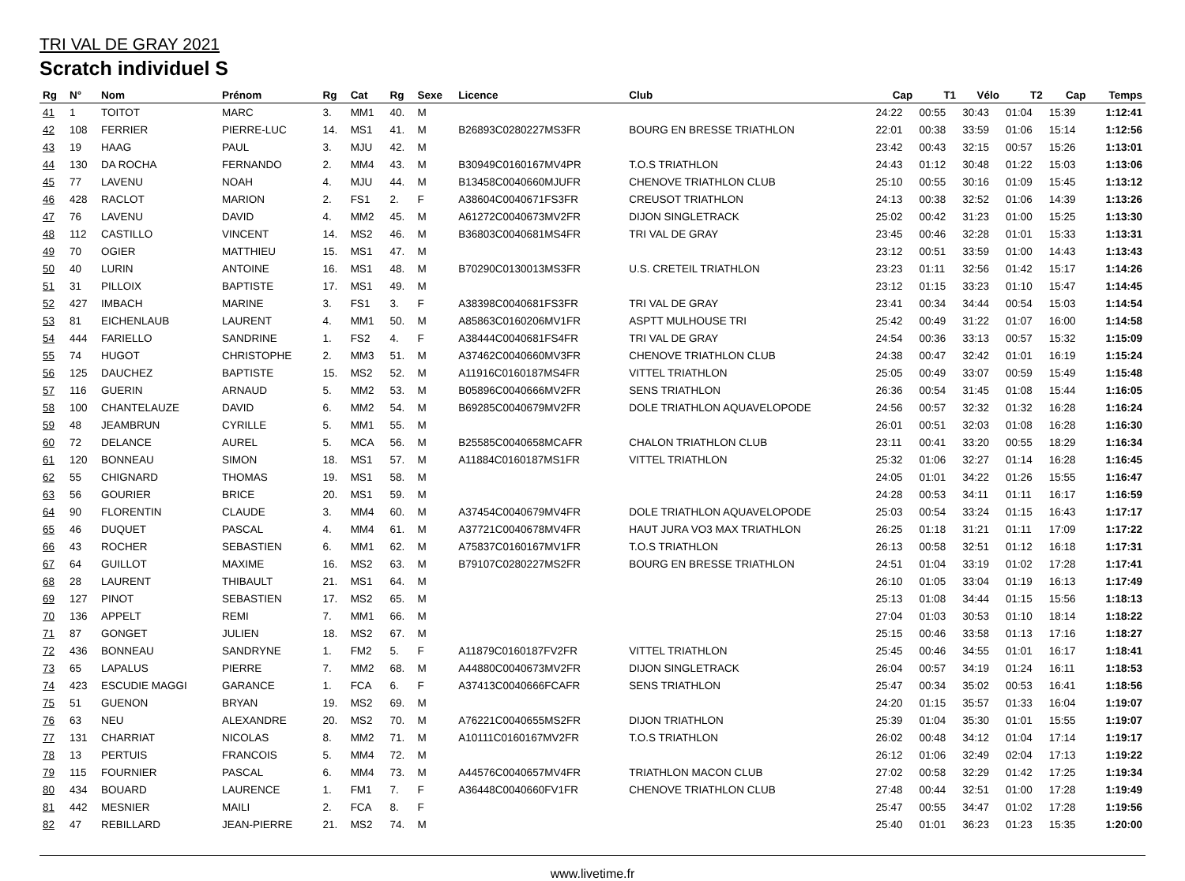TRI VAL DE GRAY 2021
Scratch individuel S
| Rg | N° | Nom | Prénom | Rg | Cat | Rg | Sexe | Licence | Club | Cap | T1 | Vélo | T2 | Cap | Temps |
| --- | --- | --- | --- | --- | --- | --- | --- | --- | --- | --- | --- | --- | --- | --- | --- |
| 41 | 1 | TOITOT | MARC | 3. | MM1 | 40. | M | | | 24:22 | 00:55 | 30:43 | 01:04 | 15:39 | 1:12:41 |
| 42 | 108 | FERRIER | PIERRE-LUC | 14. | MS1 | 41. | M | B26893C0280227MS3FR | BOURG EN BRESSE TRIATHLON | 22:01 | 00:38 | 33:59 | 01:06 | 15:14 | 1:12:56 |
| 43 | 19 | HAAG | PAUL | 3. | MJU | 42. | M | | | 23:42 | 00:43 | 32:15 | 00:57 | 15:26 | 1:13:01 |
| 44 | 130 | DA ROCHA | FERNANDO | 2. | MM4 | 43. | M | B30949C0160167MV4PR | T.O.S TRIATHLON | 24:43 | 01:12 | 30:48 | 01:22 | 15:03 | 1:13:06 |
| 45 | 77 | LAVENU | NOAH | 4. | MJU | 44. | M | B13458C0040660MJUFR | CHENOVE TRIATHLON CLUB | 25:10 | 00:55 | 30:16 | 01:09 | 15:45 | 1:13:12 |
| 46 | 428 | RACLOT | MARION | 2. | FS1 | 2. | F | A38604C0040671FS3FR | CREUSOT TRIATHLON | 24:13 | 00:38 | 32:52 | 01:06 | 14:39 | 1:13:26 |
| 47 | 76 | LAVENU | DAVID | 4. | MM2 | 45. | M | A61272C0040673MV2FR | DIJON SINGLETRACK | 25:02 | 00:42 | 31:23 | 01:00 | 15:25 | 1:13:30 |
| 48 | 112 | CASTILLO | VINCENT | 14. | MS2 | 46. | M | B36803C0040681MS4FR | TRI VAL DE GRAY | 23:45 | 00:46 | 32:28 | 01:01 | 15:33 | 1:13:31 |
| 49 | 70 | OGIER | MATTHIEU | 15. | MS1 | 47. | M | | | 23:12 | 00:51 | 33:59 | 01:00 | 14:43 | 1:13:43 |
| 50 | 40 | LURIN | ANTOINE | 16. | MS1 | 48. | M | B70290C0130013MS3FR | U.S. CRETEIL TRIATHLON | 23:23 | 01:11 | 32:56 | 01:42 | 15:17 | 1:14:26 |
| 51 | 31 | PILLOIX | BAPTISTE | 17. | MS1 | 49. | M | | | 23:12 | 01:15 | 33:23 | 01:10 | 15:47 | 1:14:45 |
| 52 | 427 | IMBACH | MARINE | 3. | FS1 | 3. | F | A38398C0040681FS3FR | TRI VAL DE GRAY | 23:41 | 00:34 | 34:44 | 00:54 | 15:03 | 1:14:54 |
| 53 | 81 | EICHENLAUB | LAURENT | 4. | MM1 | 50. | M | A85863C0160206MV1FR | ASPTT MULHOUSE TRI | 25:42 | 00:49 | 31:22 | 01:07 | 16:00 | 1:14:58 |
| 54 | 444 | FARIELLO | SANDRINE | 1. | FS2 | 4. | F | A38444C0040681FS4FR | TRI VAL DE GRAY | 24:54 | 00:36 | 33:13 | 00:57 | 15:32 | 1:15:09 |
| 55 | 74 | HUGOT | CHRISTOPHE | 2. | MM3 | 51. | M | A37462C0040660MV3FR | CHENOVE TRIATHLON CLUB | 24:38 | 00:47 | 32:42 | 01:01 | 16:19 | 1:15:24 |
| 56 | 125 | DAUCHEZ | BAPTISTE | 15. | MS2 | 52. | M | A11916C0160187MS4FR | VITTEL TRIATHLON | 25:05 | 00:49 | 33:07 | 00:59 | 15:49 | 1:15:48 |
| 57 | 116 | GUERIN | ARNAUD | 5. | MM2 | 53. | M | B05896C0040666MV2FR | SENS TRIATHLON | 26:36 | 00:54 | 31:45 | 01:08 | 15:44 | 1:16:05 |
| 58 | 100 | CHANTELAUZE | DAVID | 6. | MM2 | 54. | M | B69285C0040679MV2FR | DOLE TRIATHLON AQUAVELOPODE | 24:56 | 00:57 | 32:32 | 01:32 | 16:28 | 1:16:24 |
| 59 | 48 | JEAMBRUN | CYRILLE | 5. | MM1 | 55. | M | | | 26:01 | 00:51 | 32:03 | 01:08 | 16:28 | 1:16:30 |
| 60 | 72 | DELANCE | AUREL | 5. | MCA | 56. | M | B25585C0040658MCAFR | CHALON TRIATHLON CLUB | 23:11 | 00:41 | 33:20 | 00:55 | 18:29 | 1:16:34 |
| 61 | 120 | BONNEAU | SIMON | 18. | MS1 | 57. | M | A11884C0160187MS1FR | VITTEL TRIATHLON | 25:32 | 01:06 | 32:27 | 01:14 | 16:28 | 1:16:45 |
| 62 | 55 | CHIGNARD | THOMAS | 19. | MS1 | 58. | M | | | 24:05 | 01:01 | 34:22 | 01:26 | 15:55 | 1:16:47 |
| 63 | 56 | GOURIER | BRICE | 20. | MS1 | 59. | M | | | 24:28 | 00:53 | 34:11 | 01:11 | 16:17 | 1:16:59 |
| 64 | 90 | FLORENTIN | CLAUDE | 3. | MM4 | 60. | M | A37454C0040679MV4FR | DOLE TRIATHLON AQUAVELOPODE | 25:03 | 00:54 | 33:24 | 01:15 | 16:43 | 1:17:17 |
| 65 | 46 | DUQUET | PASCAL | 4. | MM4 | 61. | M | A37721C0040678MV4FR | HAUT JURA VO3 MAX TRIATHLON | 26:25 | 01:18 | 31:21 | 01:11 | 17:09 | 1:17:22 |
| 66 | 43 | ROCHER | SEBASTIEN | 6. | MM1 | 62. | M | A75837C0160167MV1FR | T.O.S TRIATHLON | 26:13 | 00:58 | 32:51 | 01:12 | 16:18 | 1:17:31 |
| 67 | 64 | GUILLOT | MAXIME | 16. | MS2 | 63. | M | B79107C0280227MS2FR | BOURG EN BRESSE TRIATHLON | 24:51 | 01:04 | 33:19 | 01:02 | 17:28 | 1:17:41 |
| 68 | 28 | LAURENT | THIBAULT | 21. | MS1 | 64. | M | | | 26:10 | 01:05 | 33:04 | 01:19 | 16:13 | 1:17:49 |
| 69 | 127 | PINOT | SEBASTIEN | 17. | MS2 | 65. | M | | | 25:13 | 01:08 | 34:44 | 01:15 | 15:56 | 1:18:13 |
| 70 | 136 | APPELT | REMI | 7. | MM1 | 66. | M | | | 27:04 | 01:03 | 30:53 | 01:10 | 18:14 | 1:18:22 |
| 71 | 87 | GONGET | JULIEN | 18. | MS2 | 67. | M | | | 25:15 | 00:46 | 33:58 | 01:13 | 17:16 | 1:18:27 |
| 72 | 436 | BONNEAU | SANDRYNE | 1. | FM2 | 5. | F | A11879C0160187FV2FR | VITTEL TRIATHLON | 25:45 | 00:46 | 34:55 | 01:01 | 16:17 | 1:18:41 |
| 73 | 65 | LAPALUS | PIERRE | 7. | MM2 | 68. | M | A44880C0040673MV2FR | DIJON SINGLETRACK | 26:04 | 00:57 | 34:19 | 01:24 | 16:11 | 1:18:53 |
| 74 | 423 | ESCUDIE MAGGI | GARANCE | 1. | FCA | 6. | F | A37413C0040666FCAFR | SENS TRIATHLON | 25:47 | 00:34 | 35:02 | 00:53 | 16:41 | 1:18:56 |
| 75 | 51 | GUENON | BRYAN | 19. | MS2 | 69. | M | | | 24:20 | 01:15 | 35:57 | 01:33 | 16:04 | 1:19:07 |
| 76 | 63 | NEU | ALEXANDRE | 20. | MS2 | 70. | M | A76221C0040655MS2FR | DIJON TRIATHLON | 25:39 | 01:04 | 35:30 | 01:01 | 15:55 | 1:19:07 |
| 77 | 131 | CHARRIAT | NICOLAS | 8. | MM2 | 71. | M | A10111C0160167MV2FR | T.O.S TRIATHLON | 26:02 | 00:48 | 34:12 | 01:04 | 17:14 | 1:19:17 |
| 78 | 13 | PERTUIS | FRANCOIS | 5. | MM4 | 72. | M | | | 26:12 | 01:06 | 32:49 | 02:04 | 17:13 | 1:19:22 |
| 79 | 115 | FOURNIER | PASCAL | 6. | MM4 | 73. | M | A44576C0040657MV4FR | TRIATHLON MACON CLUB | 27:02 | 00:58 | 32:29 | 01:42 | 17:25 | 1:19:34 |
| 80 | 434 | BOUARD | LAURENCE | 1. | FM1 | 7. | F | A36448C0040660FV1FR | CHENOVE TRIATHLON CLUB | 27:48 | 00:44 | 32:51 | 01:00 | 17:28 | 1:19:49 |
| 81 | 442 | MESNIER | MAILI | 2. | FCA | 8. | F | | | 25:47 | 00:55 | 34:47 | 01:02 | 17:28 | 1:19:56 |
| 82 | 47 | REBILLARD | JEAN-PIERRE | 21. | MS2 | 74. | M | | | 25:40 | 01:01 | 36:23 | 01:23 | 15:35 | 1:20:00 |
www.livetime.fr